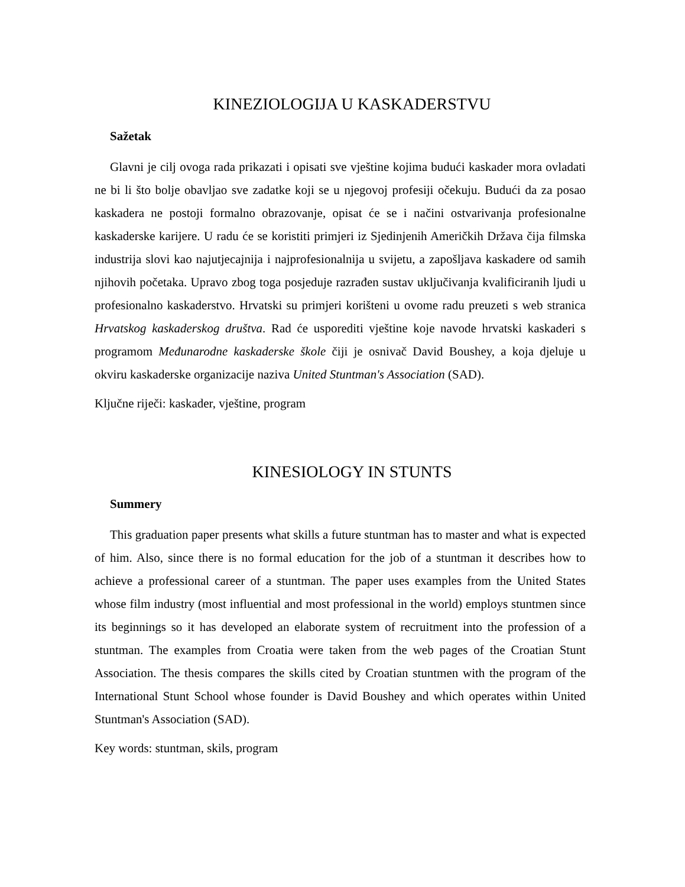KINEZIOLOGIJA U KASKADERSTVU
Sažetak
Glavni je cilj ovoga rada prikazati i opisati sve vještine kojima budući kaskader mora ovladati ne bi li što bolje obavljao sve zadatke koji se u njegovoj profesiji očekuju. Budući da za posao kaskadera ne postoji formalno obrazovanje, opisat će se i načini ostvarivanja profesionalne kaskaderske karijere. U radu će se koristiti primjeri iz Sjedinjenih Američkih Država čija filmska industrija slovi kao najutjecajnija i najprofesionalnija u svijetu, a zapošljava kaskadere od samih njihovih početaka. Upravo zbog toga posjeduje razrađen sustav uključivanja kvalificiranih ljudi u profesionalno kaskaderstvo. Hrvatski su primjeri korišteni u ovome radu preuzeti s web stranica Hrvatskog kaskaderskog društva. Rad će usporediti vještine koje navode hrvatski kaskaderi s programom Međunarodne kaskaderske škole čiji je osnivač David Boushey, a koja djeluje u okviru kaskaderske organizacije naziva United Stuntman's Association (SAD).
Ključne riječi: kaskader, vještine, program
KINESIOLOGY IN STUNTS
Summery
This graduation paper presents what skills a future stuntman has to master and what is expected of him. Also, since there is no formal education for the job of a stuntman it describes how to achieve a professional career of a stuntman. The paper uses examples from the United States whose film industry (most influential and most professional in the world) employs stuntmen since its beginnings so it has developed an elaborate system of recruitment into the profession of a stuntman. The examples from Croatia were taken from the web pages of the Croatian Stunt Association. The thesis compares the skills cited by Croatian stuntmen with the program of the International Stunt School whose founder is David Boushey and which operates within United Stuntman's Association (SAD).
Key words: stuntman, skils, program